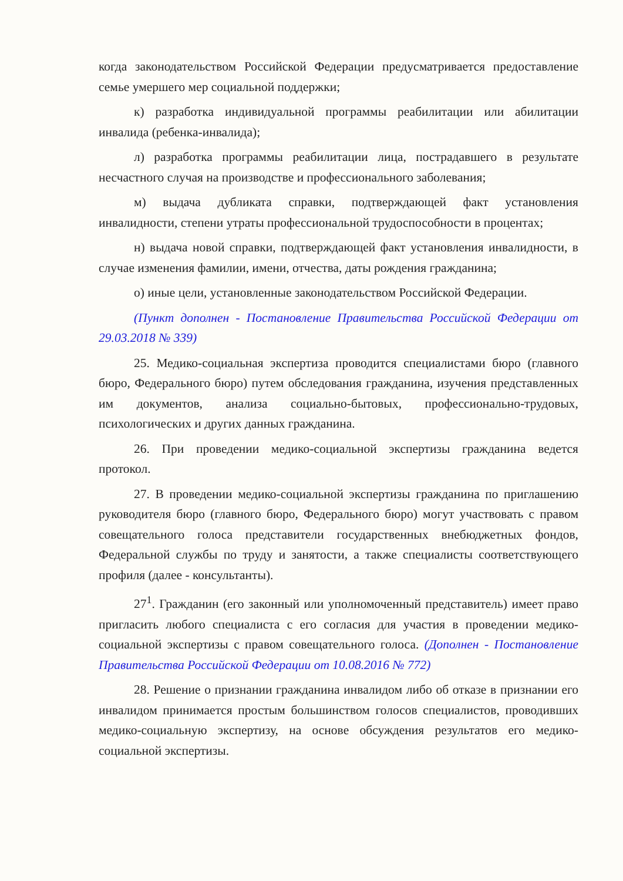когда законодательством Российской Федерации предусматривается предоставление семье умершего мер социальной поддержки;
к) разработка индивидуальной программы реабилитации или абилитации инвалида (ребенка-инвалида);
л) разработка программы реабилитации лица, пострадавшего в результате несчастного случая на производстве и профессионального заболевания;
м) выдача дубликата справки, подтверждающей факт установления инвалидности, степени утраты профессиональной трудоспособности в процентах;
н) выдача новой справки, подтверждающей факт установления инвалидности, в случае изменения фамилии, имени, отчества, даты рождения гражданина;
о) иные цели, установленные законодательством Российской Федерации.
(Пункт дополнен - Постановление Правительства Российской Федерации от 29.03.2018 № 339)
25. Медико-социальная экспертиза проводится специалистами бюро (главного бюро, Федерального бюро) путем обследования гражданина, изучения представленных им документов, анализа социально-бытовых, профессионально-трудовых, психологических и других данных гражданина.
26. При проведении медико-социальной экспертизы гражданина ведется протокол.
27. В проведении медико-социальной экспертизы гражданина по приглашению руководителя бюро (главного бюро, Федерального бюро) могут участвовать с правом совещательного голоса представители государственных внебюджетных фондов, Федеральной службы по труду и занятости, а также специалисты соответствующего профиля (далее - консультанты).
27<sup>1</sup>. Гражданин (его законный или уполномоченный представитель) имеет право пригласить любого специалиста с его согласия для участия в проведении медико-социальной экспертизы с правом совещательного голоса. (Дополнен - Постановление Правительства Российской Федерации от 10.08.2016 № 772)
28. Решение о признании гражданина инвалидом либо об отказе в признании его инвалидом принимается простым большинством голосов специалистов, проводивших медико-социальную экспертизу, на основе обсуждения результатов его медико-социальной экспертизы.